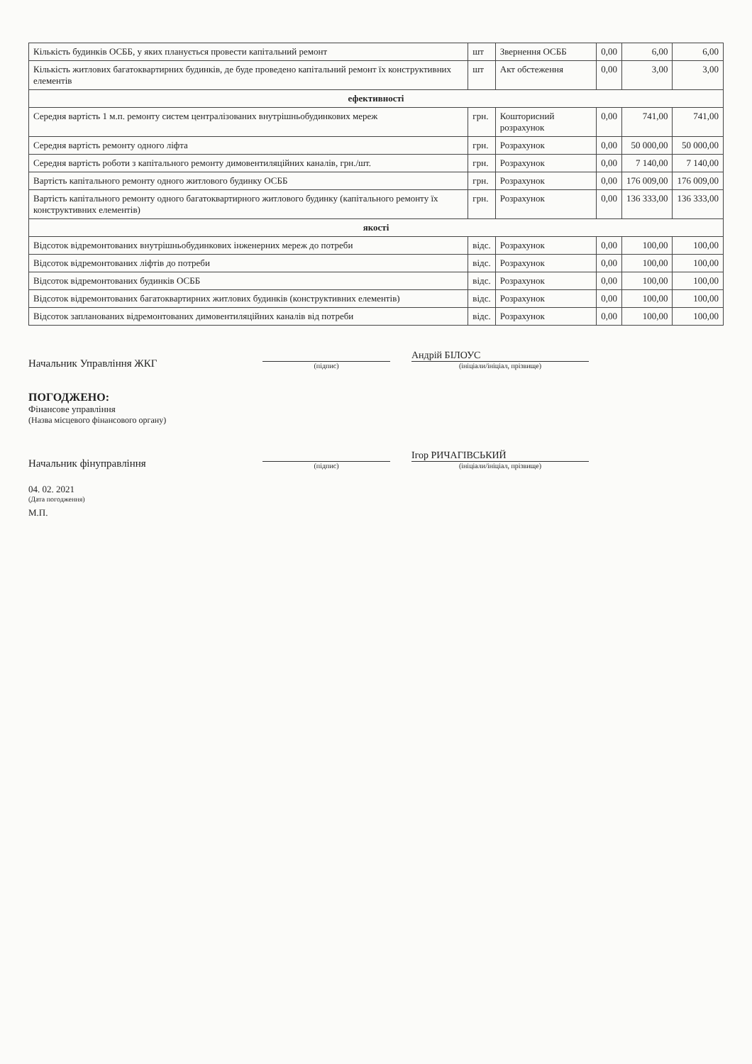| Кількість будинків ОСББ, у яких планується провести капітальний ремонт | шт | Звернення ОСББ | 0,00 | 6,00 | 6,00 |
| Кількість житлових багатоквартирних будинків, де буде проведено капітальний ремонт їх конструктивних елементів | шт | Акт обстеження | 0,00 | 3,00 | 3,00 |
| ефективності | | | | | |
| Середня вартість 1 м.п. ремонту систем централізованих внутрішньобудинкових мереж | грн. | Кошторисний розрахунок | 0,00 | 741,00 | 741,00 |
| Середня вартість ремонту одного ліфта | грн. | Розрахунок | 0,00 | 50 000,00 | 50 000,00 |
| Середня вартість роботи з капітального ремонту димовентиляційних каналів, грн./шт. | грн. | Розрахунок | 0,00 | 7 140,00 | 7 140,00 |
| Вартість капітального ремонту одного житлового будинку ОСББ | грн. | Розрахунок | 0,00 | 176 009,00 | 176 009,00 |
| Вартість капітального ремонту одного багатоквартирного житлового будинку (капітального ремонту їх конструктивних елементів) | грн. | Розрахунок | 0,00 | 136 333,00 | 136 333,00 |
| якості | | | | | |
| Відсоток відремонтованих внутрішньобудинкових інженерних мереж до потреби | відс. | Розрахунок | 0,00 | 100,00 | 100,00 |
| Відсоток відремонтованих ліфтів до потреби | відс. | Розрахунок | 0,00 | 100,00 | 100,00 |
| Відсоток відремонтованих будинків ОСББ | відс. | Розрахунок | 0,00 | 100,00 | 100,00 |
| Відсоток відремонтованих багатоквартирних житлових будинків (конструктивних елементів) | відс. | Розрахунок | 0,00 | 100,00 | 100,00 |
| Відсоток запланованих відремонтованих димовентиляційних каналів від потреби | відс. | Розрахунок | 0,00 | 100,00 | 100,00 |
Начальник Управління ЖКГ
(підпис)
Андрій БІЛОУС
(ініціали/ініціал, прізвище)
ПОГОДЖЕНО:
Фінансове управління
(Назва місцевого фінансового органу)
Начальник фінуправління
(підпис)
Ігор РИЧАГІВСЬКИЙ
(ініціали/ініціал, прізвище)
04. 02. 2021
(Дата погодження)
М.П.